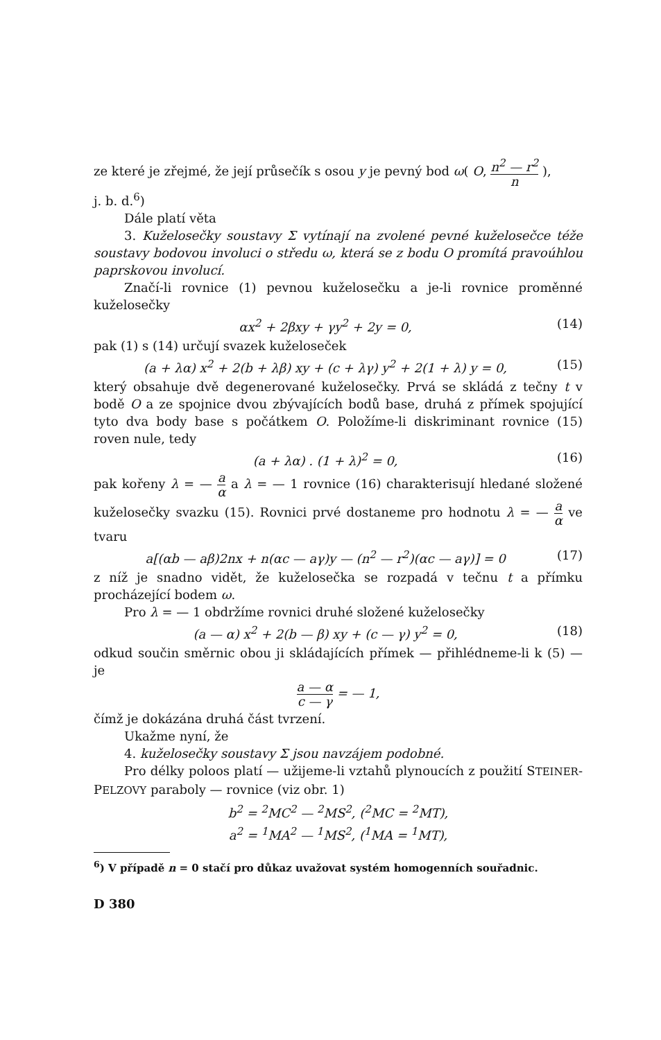ze které je zřejmé, že její průsečík s osou y je pevný bod ω( O, n<sup>2</sup> — r<sup>2</sup> n ),
j. b. d.<sup>6</sup>)
Dále platí věta
3. Kuželosečky soustavy Σ vytínají na zvolené pevné kuželosečce téže soustavy bodovou involuci o středu ω, která se z bodu O promítá pravoúhlou paprskovou involucí.
Značí-li rovnice (1) pevnou kuželosečku a je-li rovnice proměnné kuželosečky
αx<sup>2</sup> + 2βxy + γy<sup>2</sup> + 2y = 0, (14)
pak (1) s (14) určují svazek kuželoseček
(a + λα) x<sup>2</sup> + 2(b + λβ) xy + (c + λγ) y<sup>2</sup> + 2(1 + λ) y = 0, (15)
který obsahuje dvě degenerované kuželosečky. Prvá se skládá z tečny t v bodě O a ze spojnice dvou zbývajících bodů base, druhá z přímek spojující tyto dva body base s počátkem O. Položíme-li diskriminant rovnice (15) roven nule, tedy
(a + λα) . (1 + λ)<sup>2</sup> = 0, (16)
pak kořeny λ = — a α a λ = — 1 rovnice (16) charakterisují hledané složené kuželosečky svazku (15). Rovnici prvé dostaneme pro hodnotu λ = — a α ve tvaru
a[(αb — aβ)2nx + n(αc — aγ)y — (n<sup>2</sup> — r<sup>2</sup>)(αc — aγ)] = 0 (17)
z níž je snadno vidět, že kuželosečka se rozpadá v tečnu t a přímku procházející bodem ω.
Pro λ = — 1 obdržíme rovnici druhé složené kuželosečky
(a — α) x<sup>2</sup> + 2(b — β) xy + (c — γ) y<sup>2</sup> = 0, (18)
odkud součin směrnic obou ji skládajících přímek — přihlédneme-li k (5) — je
a — α c — γ = — 1,
čímž je dokázána druhá část tvrzení.
Ukažme nyní, že
4. kuželosečky soustavy Σ jsou navzájem podobné.
Pro délky poloos platí — užijeme-li vztahů plynoucích z použití STEINER-PELZOVY paraboly — rovnice (viz obr. 1)
b<sup>2</sup> = <sup>2</sup>MC<sup>2</sup> — <sup>2</sup>MS<sup>2</sup>, (<sup>2</sup>MC = <sup>2</sup>MT),
a<sup>2</sup> = <sup>1</sup>MA<sup>2</sup> — <sup>1</sup>MS<sup>2</sup>, (<sup>1</sup>MA = <sup>1</sup>MT),
<sup>6</sup>) V případě n = 0 stačí pro důkaz uvažovat systém homogenních souřadnic.
D 380